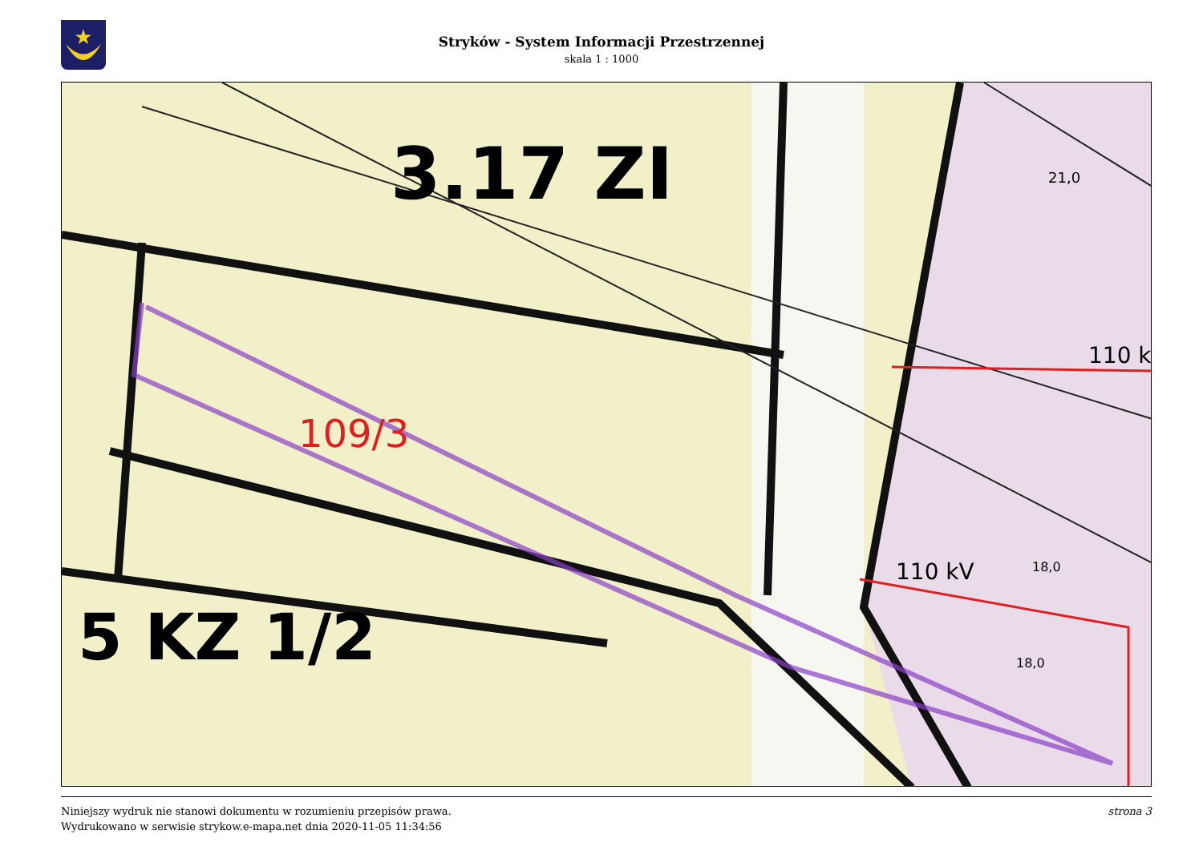★
Stryków - System Informacji Przestrzennej
skala 1 : 1000
3.17 ZI
5 KZ 1/2
109/3
110 k
110 kV
21,0
18,0
18,0
Niniejszy wydruk nie stanowi dokumentu w rozumieniu przepisów prawa.
Wydrukowano w serwisie strykow.e-mapa.net dnia 2020-11-05 11:34:56
strona 3